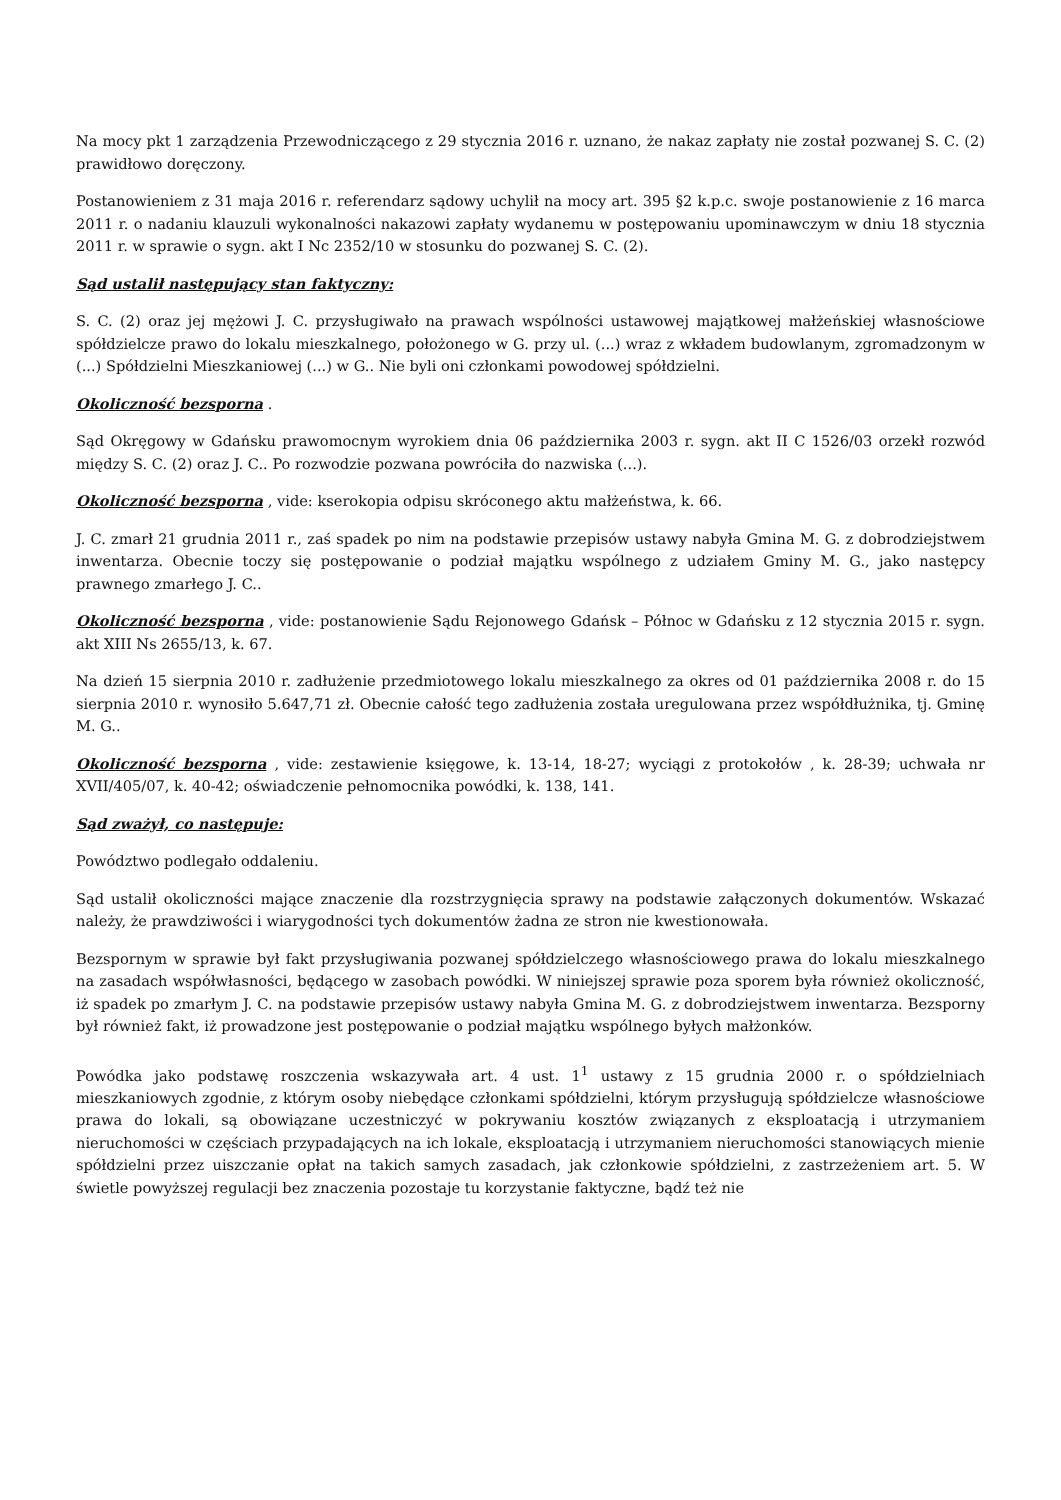Na mocy pkt 1 zarządzenia Przewodniczącego z 29 stycznia 2016 r. uznano, że nakaz zapłaty nie został pozwanej S. C. (2) prawidłowo doręczony.
Postanowieniem z 31 maja 2016 r. referendarz sądowy uchylił na mocy art. 395 §2 k.p.c. swoje postanowienie z 16 marca 2011 r. o nadaniu klauzuli wykonalności nakazowi zapłaty wydanemu w postępowaniu upominawczym w dniu 18 stycznia 2011 r. w sprawie o sygn. akt I Nc 2352/10 w stosunku do pozwanej S. C. (2).
Sąd ustalił następujący stan faktyczny:
S. C. (2) oraz jej mężowi J. C. przysługiwało na prawach wspólności ustawowej majątkowej małżeńskiej własnościowe spółdzielcze prawo do lokalu mieszkalnego, położonego w G. przy ul. (...) wraz z wkładem budowlanym, zgromadzonym w (...) Spółdzielni Mieszkaniowej (...) w G.. Nie byli oni członkami powodowej spółdzielni.
Okoliczność bezsporna .
Sąd Okręgowy w Gdańsku prawomocnym wyrokiem dnia 06 października 2003 r. sygn. akt II C 1526/03 orzekł rozwód między S. C. (2) oraz J. C.. Po rozwodzie pozwana powróciła do nazwiska (...).
Okoliczność bezsporna , vide: kserokopia odpisu skróconego aktu małżeństwa, k. 66.
J. C. zmarł 21 grudnia 2011 r., zaś spadek po nim na podstawie przepisów ustawy nabyła Gmina M. G. z dobrodziejstwem inwentarza. Obecnie toczy się postępowanie o podział majątku wspólnego z udziałem Gminy M. G., jako następcy prawnego zmarłego J. C..
Okoliczność bezsporna , vide: postanowienie Sądu Rejonowego Gdańsk – Północ w Gdańsku z 12 stycznia 2015 r. sygn. akt XIII Ns 2655/13, k. 67.
Na dzień 15 sierpnia 2010 r. zadłużenie przedmiotowego lokalu mieszkalnego za okres od 01 października 2008 r. do 15 sierpnia 2010 r. wynosiło 5.647,71 zł. Obecnie całość tego zadłużenia została uregulowana przez współdłużnika, tj. Gminę M. G..
Okoliczność bezsporna , vide: zestawienie księgowe, k. 13-14, 18-27; wyciągi z protokołów , k. 28-39; uchwała nr XVII/405/07, k. 40-42; oświadczenie pełnomocnika powódki, k. 138, 141.
Sąd zważył, co następuje:
Powództwo podlegało oddaleniu.
Sąd ustalił okoliczności mające znaczenie dla rozstrzygnięcia sprawy na podstawie załączonych dokumentów. Wskazać należy, że prawdziwości i wiarygodności tych dokumentów żadna ze stron nie kwestionowała.
Bezspornym w sprawie był fakt przysługiwania pozwanej spółdzielczego własnościowego prawa do lokalu mieszkalnego na zasadach współwłasności, będącego w zasobach powódki. W niniejszej sprawie poza sporem była również okoliczność, iż spadek po zmarłym J. C. na podstawie przepisów ustawy nabyła Gmina M. G. z dobrodziejstwem inwentarza. Bezsporny był również fakt, iż prowadzone jest postępowanie o podział majątku wspólnego byłych małżonków.
Powódka jako podstawę roszczenia wskazywała art. 4 ust. 1<sup>1</sup> ustawy z 15 grudnia 2000 r. o spółdzielniach mieszkaniowych zgodnie, z którym osoby niebędące członkami spółdzielni, którym przysługują spółdzielcze własnościowe prawa do lokali, są obowiązane uczestniczyć w pokrywaniu kosztów związanych z eksploatacją i utrzymaniem nieruchomości w częściach przypadających na ich lokale, eksploatacją i utrzymaniem nieruchomości stanowiących mienie spółdzielni przez uiszczanie opłat na takich samych zasadach, jak członkowie spółdzielni, z zastrzeżeniem art. 5. W świetle powyższej regulacji bez znaczenia pozostaje tu korzystanie faktyczne, bądź też nie